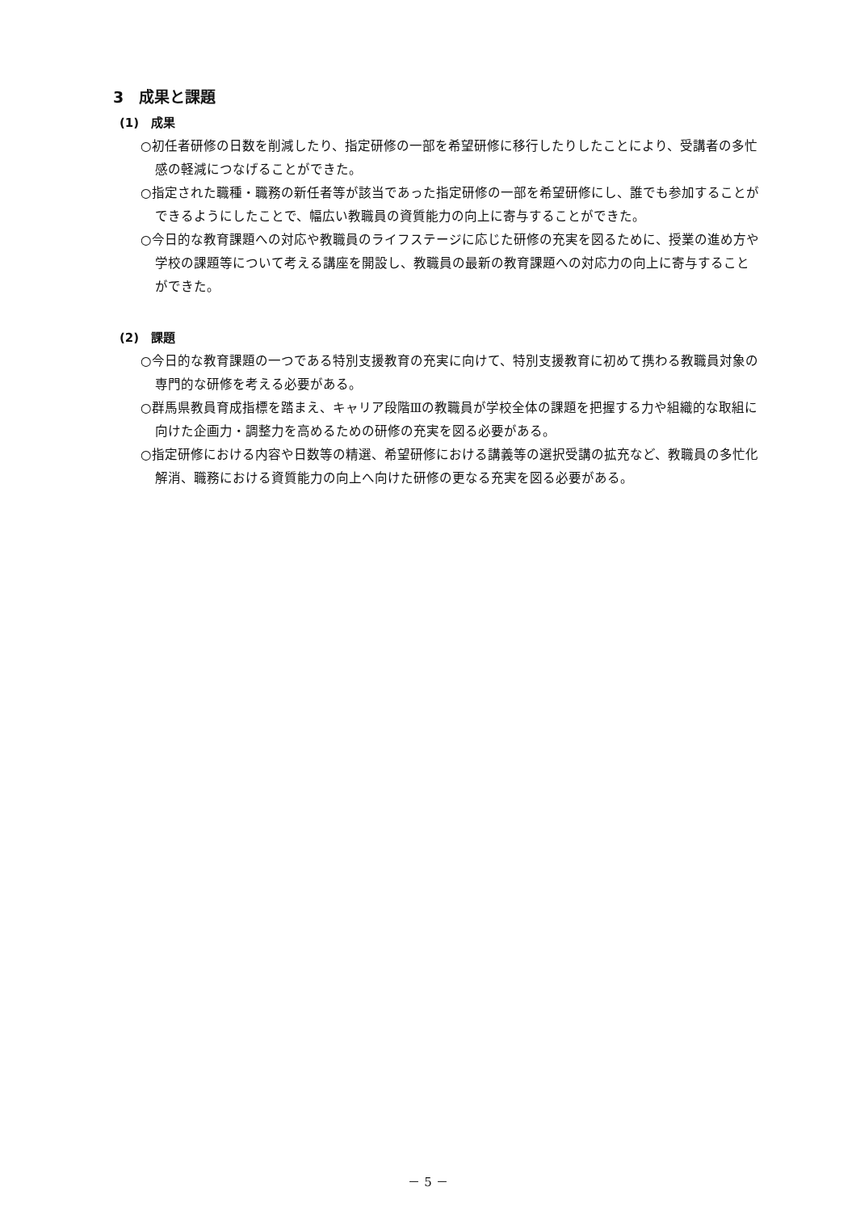3　成果と課題
(1)　成果
○初任者研修の日数を削減したり、指定研修の一部を希望研修に移行したりしたことにより、受講者の多忙感の軽減につなげることができた。
○指定された職種・職務の新任者等が該当であった指定研修の一部を希望研修にし、誰でも参加することができるようにしたことで、幅広い教職員の資質能力の向上に寄与することができた。
○今日的な教育課題への対応や教職員のライフステージに応じた研修の充実を図るために、授業の進め方や学校の課題等について考える講座を開設し、教職員の最新の教育課題への対応力の向上に寄与することができた。
(2)　課題
○今日的な教育課題の一つである特別支援教育の充実に向けて、特別支援教育に初めて携わる教職員対象の専門的な研修を考える必要がある。
○群馬県教員育成指標を踏まえ、キャリア段階Ⅲの教職員が学校全体の課題を把握する力や組織的な取組に向けた企画力・調整力を高めるための研修の充実を図る必要がある。
○指定研修における内容や日数等の精選、希望研修における講義等の選択受講の拡充など、教職員の多忙化解消、職務における資質能力の向上へ向けた研修の更なる充実を図る必要がある。
－ 5 －